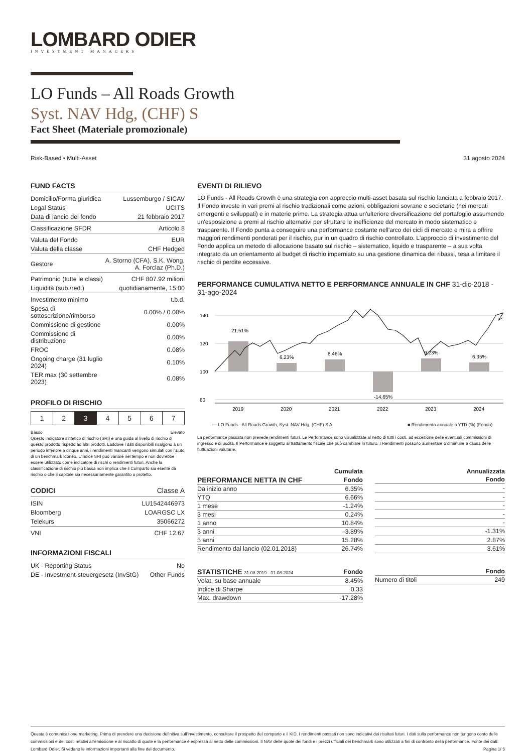LOMBARD ODIER
INVESTMENT MANAGERS
LO Funds – All Roads Growth
Syst. NAV Hdg, (CHF) S
Fact Sheet (Materiale promozionale)
Risk-Based • Multi-Asset 31 agosto 2024
FUND FACTS
| Domicilio/Forma giuridica | Lussemburgo / SICAV |
| Legal Status | UCITS |
| Data di lancio del fondo | 21 febbraio 2017 |
| Classificazione SFDR | Articolo 8 |
| Valuta del Fondo | EUR |
| Valuta della classe | CHF Hedged |
| Gestore | A. Storno (CFA), S.K. Wong, A. Forclaz (Ph.D.) |
| Patrimonio (tutte le classi) | CHF 807.92 milioni |
| Liquidità (sub./red.) | quotidianamente, 15:00 |
| Investimento minimo | t.b.d. |
| Spesa di sottoscrizione/rimborso | 0.00% / 0.00% |
| Commissione di gestione | 0.00% |
| Commissione di distribuzione | 0.00% |
| FROC | 0.08% |
| Ongoing charge (31 luglio 2024) | 0.10% |
| TER max (30 settembre 2023) | 0.08% |
PROFILO DI RISCHIO
| 1 | 2 | 3 | 4 | 5 | 6 | 7 |
Basso Elevato
Questo indicatore sintetico di rischio (SRI) è una guida al livello di rischio di questo prodotto rispetto ad altri prodotti. Laddove i dati disponibili risalgono a un periodo inferiore a cinque anni, i rendimenti mancanti vengono simulati con l'aiuto di un benchmark idoneo. L'indice SRI può variare nel tempo e non dovrebbe essere utilizzato come indicatore di rischi o rendimenti futuri. Anche la classificazione di rischio più bassa non implica che il Comparto sia esente da rischio o che il capitale sia necessariamente garantito o protetto.
CODICI Classe A
| ISIN | LU1542446973 |
| Bloomberg | LOARGSC LX |
| Telekurs | 35066272 |
| VNI | CHF 12.67 |
INFORMAZIONI FISCALI
| UK - Reporting Status | No |
| DE - Investment-steuergesetz (InvStG) | Other Funds |
EVENTI DI RILIEVO
LO Funds - All Roads Growth è una strategia con approccio multi-asset basata sul rischio lanciata a febbraio 2017. Il Fondo investe in vari premi al rischio tradizionali come azioni, obbligazioni sovrane e societarie (nei mercati emergenti e sviluppati) e in materie prime. La strategia attua un'ulteriore diversificazione del portafoglio assumendo un'esposizione a premi al rischio alternativi per sfruttare le inefficienze del mercato in modo sistematico e trasparente. Il Fondo punta a conseguire una performance costante nell'arco dei cicli di mercato e mira a offrire maggiori rendimenti ponderati per il rischio, pur in un quadro di rischio controllato. L'approccio di investimento del Fondo applica un metodo di allocazione basato sul rischio – sistematico, liquido e trasparente – a sua volta integrato da un orientamento al budget di rischio imperniato su una gestione dinamica dei ribassi, tesa a limitare il rischio di perdite eccessive.
PERFORMANCE CUMULATIVA NETTO E PERFORMANCE ANNUALE IN CHF 31-dic-2018 - 31-ago-2024
140
120
100
80
21.51%
6.23%
8.46%
-14.65%
9.23%
6.35%
2019
2020
2021
2022
2023
2024
— LO Funds - All Roads Growth, Syst. NAV Hdg, (CHF) S A ■ Rendimento annuale o YTD (%) (Fondo)
La performance passata non prevede rendimenti futuri. Le Performance sono visualizzate al netto di tutti i costi, ad eccezione delle eventuali commissioni di ingresso e di uscita. Il Performance è soggetto al trattamento fiscale che può cambiare in futuro. I Rendimenti possono aumentare o diminuire a causa delle fluttuazioni valutarie.
| | Cumulata |
| --- | --- |
| PERFORMANCE NETTA IN CHF | Fondo |
| Da inizio anno | 6.35% |
| YTQ | 6.66% |
| 1 mese | -1.24% |
| 3 mesi | 0.24% |
| 1 anno | 10.84% |
| 3 anni | -3.89% |
| 5 anni | 15.28% |
| Rendimento dal lancio (02.01.2018) | 26.74% |
| Annualizzata |
| --- |
| Fondo |
| - |
| - |
| - |
| - |
| - |
| -1.31% |
| 2.87% |
| 3.61% |
| STATISTICHE 31.08.2019 - 31.08.2024 | Fondo |
| Volat. su base annuale | 8.45% |
| Indice di Sharpe | 0.33 |
| Max. drawdown | -17.28% |
| | Fondo |
| Numero di titoli | 249 |
Questa è comunicazione marketing. Prima di prendere una decisione definitiva sull'investimento, consultare il prospetto del comparto e il KID. I rendimenti passati non sono indicativi dei risultati futuri. I dati sulla performance non tengono conto delle commissioni e dei costi relativi all'emissione e al riscatto di quote e la performance è espressa al netto delle commissioni. Il NAV delle quote dei fondi e i prezzi ufficiali dei benchmark sono utilizzati a fini di confronto della performance. Fonte dei dati: Lombard Odier. Si vedano le informazioni importanti alla fine del documento. Pagina 1/ 5